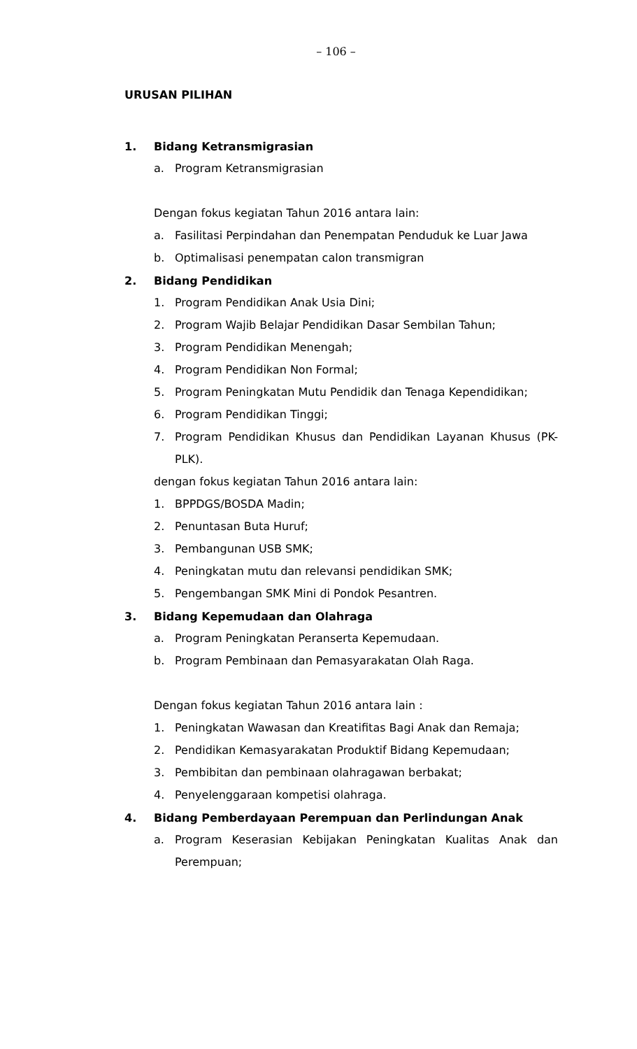– 106 –
URUSAN PILIHAN
1. Bidang Ketransmigrasian
a. Program Ketransmigrasian
Dengan fokus kegiatan Tahun 2016 antara lain:
a. Fasilitasi Perpindahan dan Penempatan Penduduk ke Luar Jawa
b. Optimalisasi penempatan calon transmigran
2. Bidang Pendidikan
1. Program Pendidikan Anak Usia Dini;
2. Program Wajib Belajar Pendidikan Dasar Sembilan Tahun;
3. Program Pendidikan Menengah;
4. Program Pendidikan Non Formal;
5. Program Peningkatan Mutu Pendidik dan Tenaga Kependidikan;
6. Program Pendidikan Tinggi;
7. Program Pendidikan Khusus dan Pendidikan Layanan Khusus (PK-PLK).
dengan fokus kegiatan Tahun 2016 antara lain:
1. BPPDGS/BOSDA Madin;
2. Penuntasan Buta Huruf;
3. Pembangunan USB SMK;
4. Peningkatan mutu dan relevansi pendidikan SMK;
5. Pengembangan SMK Mini di Pondok Pesantren.
3. Bidang Kepemudaan dan Olahraga
a. Program Peningkatan Peranserta Kepemudaan.
b. Program Pembinaan dan Pemasyarakatan Olah Raga.
Dengan fokus kegiatan Tahun 2016 antara lain :
1. Peningkatan Wawasan dan Kreatifitas Bagi Anak dan Remaja;
2. Pendidikan Kemasyarakatan Produktif Bidang Kepemudaan;
3. Pembibitan dan pembinaan olahragawan berbakat;
4. Penyelenggaraan kompetisi olahraga.
4. Bidang Pemberdayaan Perempuan dan Perlindungan Anak
a. Program Keserasian Kebijakan Peningkatan Kualitas Anak dan Perempuan;